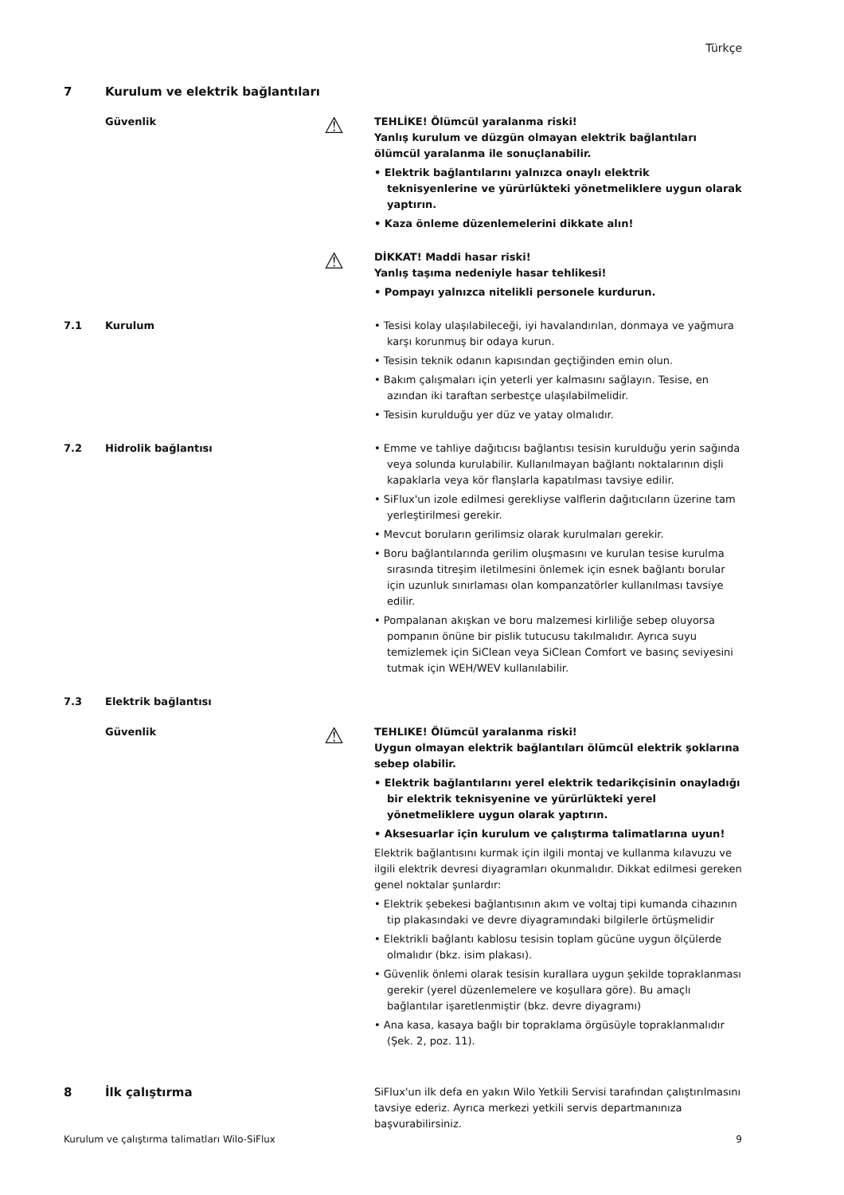Türkçe
7 Kurulum ve elektrik bağlantıları
Güvenlik
⚠
TEHLİKE! Ölümcül yaralanma riski!
Yanlış kurulum ve düzgün olmayan elektrik bağlantıları ölümcül yaralanma ile sonuçlanabilir.
• Elektrik bağlantılarını yalnızca onaylı elektrik teknisyenlerine ve yürürlükteki yönetmeliklere uygun olarak yaptırın.
• Kaza önleme düzenlemelerini dikkate alın!
⚠
DİKKAT! Maddi hasar riski!
Yanlış taşıma nedeniyle hasar tehlikesi!
• Pompayı yalnızca nitelikli personele kurdurun.
7.1 Kurulum • Tesisi kolay ulaşılabileceği, iyi havalandırılan, donmaya ve yağmura karşı korunmuş bir odaya kurun.
• Tesisin teknik odanın kapısından geçtiğinden emin olun.
• Bakım çalışmaları için yeterli yer kalmasını sağlayın. Tesise, en azından iki taraftan serbestçe ulaşılabilmelidir.
• Tesisin kurulduğu yer düz ve yatay olmalıdır.
7.2 Hidrolik bağlantısı • Emme ve tahliye dağıtıcısı bağlantısı tesisin kurulduğu yerin sağında veya solunda kurulabilir. Kullanılmayan bağlantı noktalarının dişli kapaklarla veya kör flanşlarla kapatılması tavsiye edilir.
• SiFlux'un izole edilmesi gerekliyse valflerin dağıtıcıların üzerine tam yerleştirilmesi gerekir.
• Mevcut boruların gerilimsiz olarak kurulmaları gerekir.
• Boru bağlantılarında gerilim oluşmasını ve kurulan tesise kurulma sırasında titreşim iletilmesini önlemek için esnek bağlantı borular için uzunluk sınırlaması olan kompanzatörler kullanılması tavsiye edilir.
• Pompalanan akışkan ve boru malzemesi kirliliğe sebep oluyorsa pompanın önüne bir pislik tutucusu takılmalıdır. Ayrıca suyu temizlemek için SiClean veya SiClean Comfort ve basınç seviyesini tutmak için WEH/WEV kullanılabilir.
7.3 Elektrik bağlantısı
Güvenlik
⚠
TEHLIKE! Ölümcül yaralanma riski!
Uygun olmayan elektrik bağlantıları ölümcül elektrik şoklarına sebep olabilir.
• Elektrik bağlantılarını yerel elektrik tedarikçisinin onayladığı bir elektrik teknisyenine ve yürürlükteki yerel yönetmeliklere uygun olarak yaptırın.
• Aksesuarlar için kurulum ve çalıştırma talimatlarına uyun!
Elektrik bağlantısını kurmak için ilgili montaj ve kullanma kılavuzu ve ilgili elektrik devresi diyagramları okunmalıdır. Dikkat edilmesi gereken genel noktalar şunlardır:
• Elektrik şebekesi bağlantısının akım ve voltaj tipi kumanda cihazının tip plakasındaki ve devre diyagramındaki bilgilerle örtüşmelidir
• Elektrikli bağlantı kablosu tesisin toplam gücüne uygun ölçülerde olmalıdır (bkz. isim plakası).
• Güvenlik önlemi olarak tesisin kurallara uygun şekilde topraklanması gerekir (yerel düzenlemelere ve koşullara göre). Bu amaçlı bağlantılar işaretlenmiştir (bkz. devre diyagramı)
• Ana kasa, kasaya bağlı bir topraklama örgüsüyle topraklanmalıdır (Şek. 2, poz. 11).
8 İlk çalıştırma
SiFlux'un ilk defa en yakın Wilo Yetkili Servisi tarafından çalıştırılmasını tavsiye ederiz. Ayrıca merkezi yetkili servis departmanınıza başvurabilirsiniz.
Kurulum ve çalıştırma talimatları Wilo-SiFlux 9